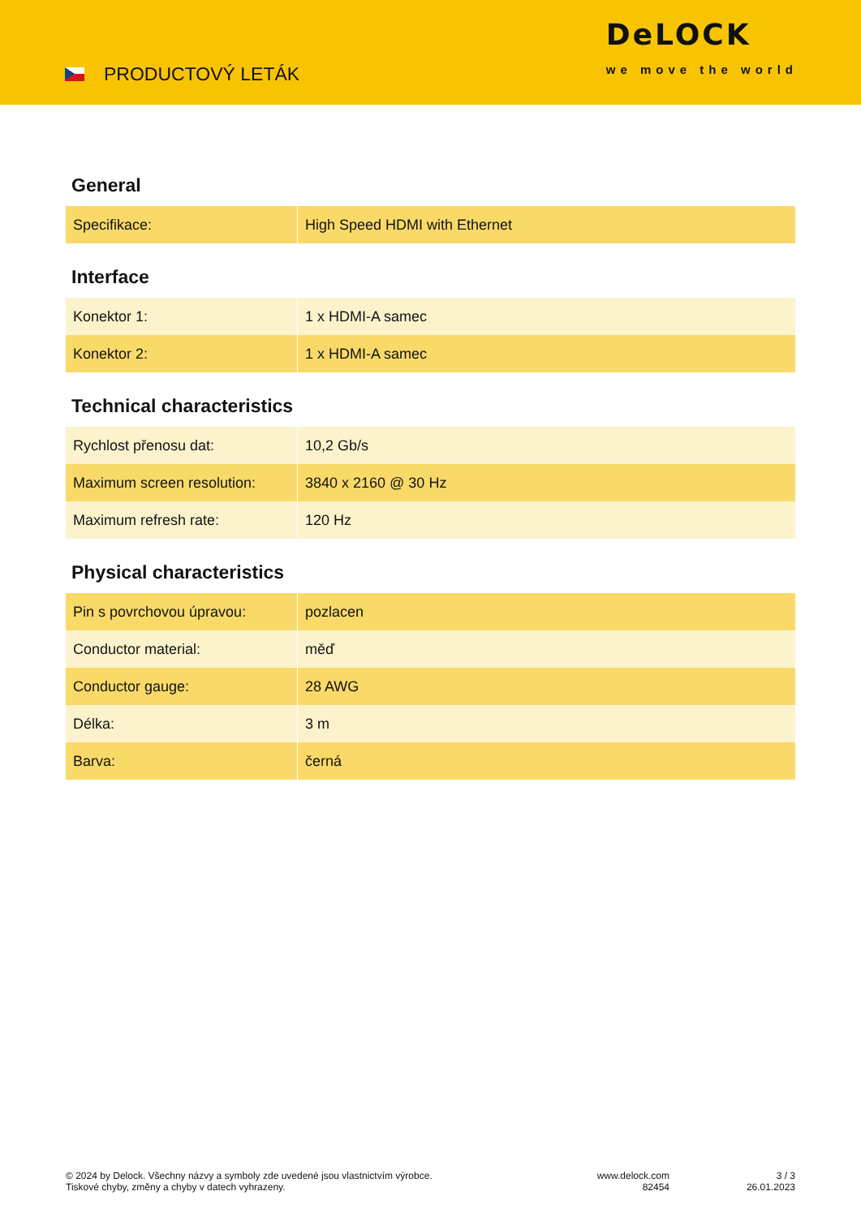PRODUCTOVÝ LETÁK
DeLOCK
we move the world
General
| Specifikace: | High Speed HDMI with Ethernet |
Interface
| Konektor 1: | 1 x HDMI-A samec |
| Konektor 2: | 1 x HDMI-A samec |
Technical characteristics
| Rychlost přenosu dat: | 10,2 Gb/s |
| Maximum screen resolution: | 3840 x 2160 @ 30 Hz |
| Maximum refresh rate: | 120 Hz |
Physical characteristics
| Pin s povrchovou úpravou: | pozlacen |
| Conductor material: | měď |
| Conductor gauge: | 28 AWG |
| Délka: | 3 m |
| Barva: | černá |
© 2024 by Delock. Všechny názvy a symboly zde uvedené jsou vlastnictvím výrobce.
Tiskové chyby, změny a chyby v datech vyhrazeny.
www.delock.com
82454
3 / 3
26.01.2023